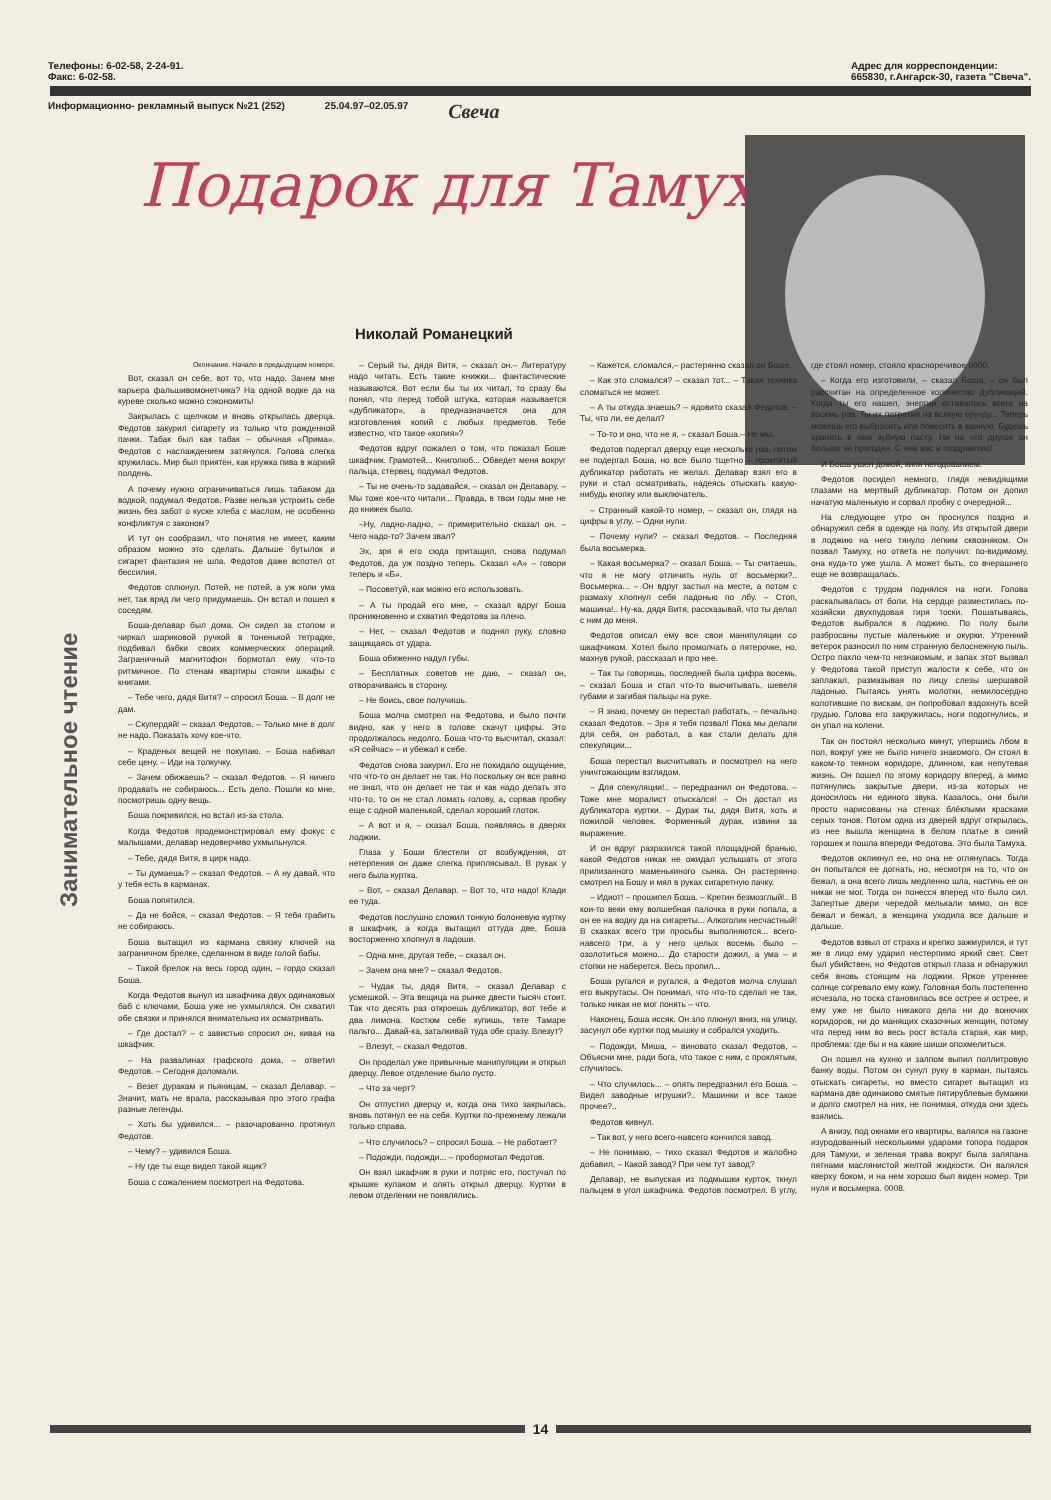Телефоны: 6-02-58, 2-24-91.
Факс: 6-02-58. Адрес для корреспонденции:
665830, г.Ангарск-30, газета "Свеча".
Информационно- рекламный выпуск №21 (252) 25.04.97–02.05.97 Свеча
Занимательное чтение
Подарок для Тамухи
Николай Романецкий
Окончание. Начало в предыдущем номере.
Вот, сказал он себе, вот то, что надо. Зачем мне карьера фальшивомонетчика? На одной водке да на куреве сколько можно сэкономить!
Закрылась с щелчком и вновь открылась дверца. Федотов закурил сигарету из только что рожденной пачки. Табак был как табак – обычная «Прима». Федотов с наслаждением затянулся. Голова слегка кружилась. Мир был приятен, как кружка пива в жаркий полдень.
А почему нужно ограничиваться лишь табаком да водкой, подумал Федотов. Разве нельзя устроить себе жизнь без забот о куске хлеба с маслом, не особенно конфликтуя с законом?
И тут он сообразил, что понятия не имеет, каким образом можно это сделать. Дальше бутылок и сигарет фантазия не шла. Федотов даже вспотел от бессилия.
Федотов сплюнул. Потей, не потей, а уж коли ума нет, так вряд ли чего придумаешь. Он встал и пошел к соседям.
Боша-делавар был дома. Он сидел за столом и чиркал шариковой ручкой в тоненькой тетрадке, подбивал бабки своих коммерческих операций. Заграничный магнитофон бормотал ему что-то ритмичное. По стенам квартиры стояли шкафы с книгами.
– Тебе чего, дядя Витя? – спросил Боша. – В долг не дам.
– Скупердяй! – сказал Федотов. – Только мне в долг не надо. Показать хочу кое-что.
– Краденых вещей не покупаю. – Боша набивал себе цену. – Иди на толкучку.
– Зачем обижаешь? – сказал Федотов. – Я ничего продавать не собираюсь... Есть дело. Пошли ко мне, посмотришь одну вещь.
Боша покривился, но встал из-за стола.
Когда Федотов продемонстрировал ему фокус с малышами, делавар недоверчиво ухмыльнулся.
– Тебе, дядя Витя, в цирк надо.
– Ты думаешь? – сказал Федотов. – А ну давай, что у тебя есть в карманах.
Боша попятился.
– Да не бойся, – сказал Федотов. – Я тебя грабить не собираюсь.
Боша вытащил из кармана связку ключей на заграничном брелке, сделанном в виде голой бабы.
– Такой брелок на весь город один, – гордо сказал Боша.
Когда Федотов вынул из шкафчика двух одинаковых баб с ключами, Боша уже не ухмылялся. Он схватил обе связки и принялся внимательно их осматривать.
– Где достал? – с завистью спросил он, кивая на шкафчик.
– На развалинах графского дома, – ответил Федотов. – Сегодня доломали.
– Везет дуракам и пьяницам, – сказал Делавар. – Значит, мать не врала, рассказывая про этого графа разные легенды.
– Хоть бы удивился... – разочарованно протянул Федотов.
– Чему? – удивился Боша.
– Ну где ты еще видел такой ящик?
Боша с сожалением посмотрел на Федотова.
– Серый ты, дядя Витя, – сказал он.– Литературу надо читать. Есть такие книжки... фантастические называются. Вот если бы ты их читал, то сразу бы понял, что перед тобой штука, которая называется «дубликатор», а предназначается она для изготовления копий с любых предметов. Тебе известно, что такое «копия»?
Федотов вдруг пожалел о том, что показал Боше шкафчик. Грамотей... Книголюб... Обведет меня вокруг пальца, стервец, подумал Федотов.
– Ты не очень-то задавайся, – сказал он Делавару. – Мы тоже кое-что читали... Правда, в твои годы мне не до книжек было.
–Ну, ладно-ладно, – примирительно сказал он. – Чего надо-то? Зачем звал?
Эх, зря я его сюда притащил, снова подумал Федотов, да уж поздно теперь. Сказал «А» – говори теперь и «Б».
– Посоветуй, как можно его использовать.
– А ты продай его мне, – сказал вдруг Боша проникновенно и схватил Федотова за плечо.
– Нет, – сказал Федотов и поднял руку, словно защищаясь от удара.
Боша обиженно надул губы.
– Бесплатных советов не даю, – сказал он, отворачиваясь в сторону.
– Не боись, свое получишь.
Боша молча смотрел на Федотова, и было почти видно, как у него в голове скачут цифры. Это продолжалось недолго. Боша что-то высчитал, сказал: «Я сейчас» – и убежал к себе.
Федотов снова закурил. Его не покидало ощущение, что что-то он делает не так. Но поскольку он все равно не знал, что он делает не так и как надо делать это что-то, то он не стал ломать голову, а, сорвав пробку еще с одной маленькой, сделал хороший глоток.
– А вот и я, – сказал Боша, появляясь в дверях лоджии.
Глаза у Боши блестели от возбуждения, от нетерпения он даже слегка приплясывал. В руках у него была куртка.
– Вот, – сказал Делавар. – Вот то, что надо! Клади ее туда.
Федотов послушно сложил тонкую болоневую куртку в шкафчик, а когда вытащил оттуда две, Боша восторженно хлопнул в ладоши.
– Одна мне, другая тебе, – сказал он.
– Зачем она мне? – сказал Федотов.
– Чудак ты, дядя Витя, – сказал Делавар с усмешкой. – Эта вещица на рынке двести тысяч стоит. Так что десять раз откроешь дубликатор, вот тебе и два лимона. Костюм себе купишь, тете Тамаре пальто... Давай-ка, заталкивай туда обе сразу. Влезут?
– Влезут, – сказал Федотов.
Он проделал уже привычные манипуляции и открыл дверцу. Левое отделение было пусто.
– Что за черт?
Он отпустил дверцу и, когда она тихо закрылась, вновь потянул ее на себя. Куртки по-прежнему лежали только справа.
– Что случилось? – спросил Боша. – Не работает?
– Подожди, подожди... – пробормотал Федотов.
Он взял шкафчик в руки и потряс его, постучал по крышке кулаком и опять открыл дверцу. Куртки в левом отделении не появлялись.
– Кажется, сломался,– растерянно сказал он Боше.
– Как это сломался? – сказал тот... – Такая техника сломаться не может.
– А ты откуда знаешь? – ядовито сказал Федотов. – Ты, что ли, ее делал?
– То-то и оно, что не я, – сказал Боша.– Не мы.
Федотов подергал дверцу еще несколько раз, потом ее подергал Боша, но все было тщетно – проклятый дубликатор работать не желал. Делавар взял его в руки и стал осматривать, надеясь отыскать какую-нибудь кнопку или выключатель.
– Странный какой-то номер, – сказал он, глядя на цифры в углу. – Одни нули.
– Почему нули? – сказал Федотов. – Последняя была восьмерка.
– Какая восьмерка? – сказал Боша. – Ты считаешь, что я не могу отличить нуль от восьмерки?.. Восьмерка... – Он вдруг застыл на месте, а потом с размаху хлопнул себя ладонью по лбу. – Стоп, машина!.. Ну-ка, дядя Витя, рассказывай, что ты делал с ним до меня.
Федотов описал ему все свои манипуляции со шкафчиком. Хотел было промолчать о пятерочке, но, махнув рукой, рассказал и про нее.
– Так ты говоришь, последней была цифра восемь, – сказал Боша и стал что-то высчитывать, шевеля губами и загибая пальцы на руке.
– Я знаю, почему он перестал работать, – печально сказал Федотов. – Зря я тебя позвал! Пока мы делали для себя, он работал, а как стали делать для спекуляции...
Боша перестал высчитывать и посмотрел на него уничтожающим взглядом.
– Для спекуляции!.. – передразнил он Федотова. – Тоже мне моралист отыскался! – Он достал из дубликатора куртки. – Дурак ты, дядя Витя, хоть и пожилой человек. Форменный дурак, извини за выражение.
И он вдруг разразился такой площадной бранью, какой Федотов никак не ожидал услышать от этого прилизанного маменькиного сынка. Он растерянно смотрел на Бошу и мял в руках сигаретную пачку.
– Идиот! – прошипел Боша. – Кретин безмозглый!.. В кои-то веки ему волшебная палочка в руки попала, а он ее на водку да на сигареты... Алкоголик несчастный! В сказках всего три просьбы выполняются... всего-навсего три, а у него целых восемь было – озолотиться можно... До старости дожил, а ума – и стопки не наберется. Весь пропил...
Боша ругался и ругался, а Федотов молча слушал его выкрутасы. Он понимал, что что-то сделал не так, только никак не мог понять – что.
Наконец, Боша иссяк. Он зло плюнул вниз, на улицу, засунул обе куртки под мышку и собрался уходить.
– Подожди, Миша, – виновато сказал Федотов, – Объясни мне, ради бога, что такое с ним, с проклятым, случилось.
– Что случилось... – опять передразнил его Боша. – Видел заводные игрушки?.. Машинки и все такое прочее?..
Федотов кивнул.
– Так вот, у него всего-навсего кончился завод.
– Не понимаю, – тихо сказал Федотов и жалобно добавил, – Какой завод? При чем тут завод?
Делавар, не выпуская из подмышки курток, ткнул пальцем в угол шкафчика. Федотов посмотрел. В углу, где стоял номер, стояло красноречивое 0000.
– Когда его изготовили, – сказал Боша, – он был рассчитан на определенное количество дубликаций. Когда ты его нашел, энергии оставалось всего на восемь раз. Ты их потратил на всякую ерунду... Теперь можешь его выбросить или повесить в ванную. Будешь хранить в нем зубную пасту. Ни на что другое он больше не пригоден. С чем вас и поздравляю!
И Боша ушел домой, кипя негодованием.
Федотов посидел немного, глядя невидящими глазами на мертвый дубликатор. Потом он допил начатую маленькую и сорвал пробку с очередной...
На следующее утро он проснулся поздно и обнаружил себя в одежде на полу. Из открытой двери в лоджию на него тянуло легким сквозняком. Он позвал Тамуху, но ответа не получил: по-видимому, она куда-то уже ушла. А может быть, со вчерашнего еще не возвращалась.
Федотов с трудом поднялся на ноги. Голова раскалывалась от боли. На сердце разместилась по-хозяйски двухпудовая гиря тоски. Пошатываясь, Федотов выбрался в лоджию. По полу были разбросаны пустые маленькие и окурки. Утренний ветерок разносил по ним странную белоснежную пыль. Остро пахло чем-то незнакомым, и запах этот вызвал у Федотова такой приступ жалости к себе, что он заплакал, размазывая по лицу слезы шершавой ладонью. Пытаясь унять молотки, немилосердно колотившие по вискам, он попробовал вздохнуть всей грудью. Голова его закружилась, ноги подогнулись, и он упал на колени.
Так он постоял несколько минут, упершись лбом в пол, вокруг уже не было ничего знакомого. Он стоял в каком-то темном коридоре, длинном, как непутевая жизнь. Он пошел по этому коридору вперед, а мимо потянулись закрытые двери, из-за которых не доносилось ни единого звука. Казалось, они были просто нарисованы на стенах блёклыми красками серых тонов. Потом одна из дверей вдруг открылась, из нее вышла женщина в белом платье в синий горошек и пошла впереди Федотова. Это была Тамуха.
Федотов окликнул ее, но она не оглянулась. Тогда он попытался ее догнать, но, несмотря на то, что он бежал, а она всего лишь медленно шла, настичь ее он никак не мог. Тогда он понесся вперед что было сил. Запертые двери чередой мелькали мимо, он все бежал и бежал, а женщина уходила все дальше и дальше.
Федотов взвыл от страха и крепко зажмурился, и тут же в лицо ему ударил нестерпимо яркий свет. Свет был убийствен, но Федотов открыл глаза и обнаружил себя вновь стоящим на лоджии. Яркое утреннее солнце согревало ему кожу. Головная боль постепенно исчезала, но тоска становилась все острее и острее, и ему уже не было никакого дела ни до вонючих коридоров, ни до манящих сказочных женщин, потому что перед ним во весь рост встала старая, как мир, проблема: где бы и на какие шиши опохмелиться.
Он пошел на кухню и залпом выпил поллитровую банку воды. Потом он сунул руку в карман, пытаясь отыскать сигареты, но вместо сигарет вытащил из кармана две одинаково смятые пятирублевые бумажки и долго смотрел на них, не понимая, откуда они здесь взялись.
А внизу, под окнами его квартиры, валялся на газоне изуродованный несколькими ударами топора подарок для Тамухи, и зеленая трава вокруг была заляпана пятнами маслянистой желтой жидкости. Он валялся кверху боком, и на нем хорошо был виден номер. Три нуля и восьмерка. 0008.
14